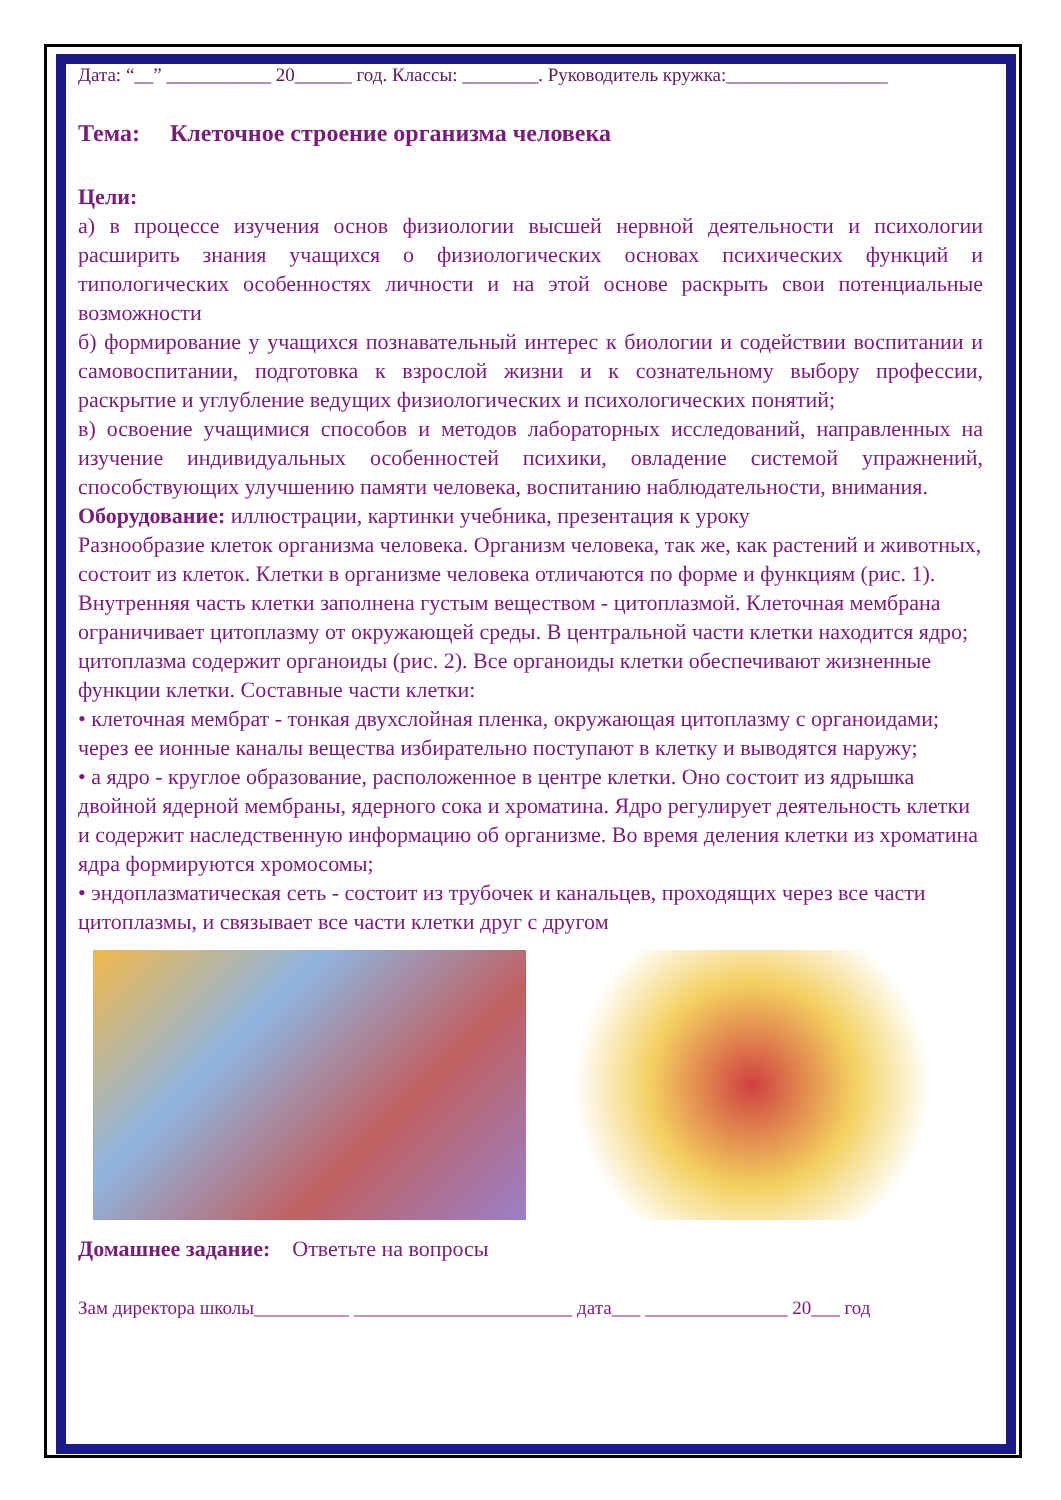Дата: “__” ___________ 20______ год. Классы: ________. Руководитель кружка:_________________
Тема: Клеточное строение организма человека
Цели:
а) в процессе изучения основ физиологии высшей нервной деятельности и психологии расширить знания учащихся о физиологических основах психических функций и типологических особенностях личности и на этой основе раскрыть свои потенциальные возможности
б) формирование у учащихся познавательный интерес к биологии и содействии воспитании и самовоспитании, подготовка к взрослой жизни и к сознательному выбору профессии, раскрытие и углубление ведущих физиологических и психологических понятий;
в) освоение учащимися способов и методов лабораторных исследований, направленных на изучение индивидуальных особенностей психики, овладение системой упражнений, способствующих улучшению памяти человека, воспитанию наблюдательности, внимания.
Оборудование: иллюстрации, картинки учебника, презентация к уроку
Разнообразие клеток организма человека. Организм человека, так же, как растений и животных, состоит из клеток. Клетки в организме человека отличаются по форме и функциям (рис. 1). Внутренняя часть клетки заполнена густым веществом - цитоплазмой. Клеточная мембрана ограничивает цитоплазму от окружающей среды. В центральной части клетки находится ядро; цитоплазма содержит органоиды (рис. 2). Все органоиды клетки обеспечивают жизненные функции клетки. Составные части клетки:
• клеточная мембрат - тонкая двухслойная пленка, окружающая цитоплазму с органоидами; через ее ионные каналы вещества избирательно поступают в клетку и выводятся наружу;
• а ядро - круглое образование, расположенное в центре клетки. Оно состоит из ядрышка двойной ядерной мембраны, ядерного сока и хроматина. Ядро регулирует деятельность клетки и содержит наследственную информацию об организме. Во время деления клетки из хроматина ядра формируются хромосомы;
• эндоплазматическая сеть - состоит из трубочек и канальцев, проходящих через все части цитоплазмы, и связывает все части клетки друг с другом
Домашнее задание: Ответьте на вопросы
Зам директора школы__________ _______________________ дата___ _______________ 20___ год